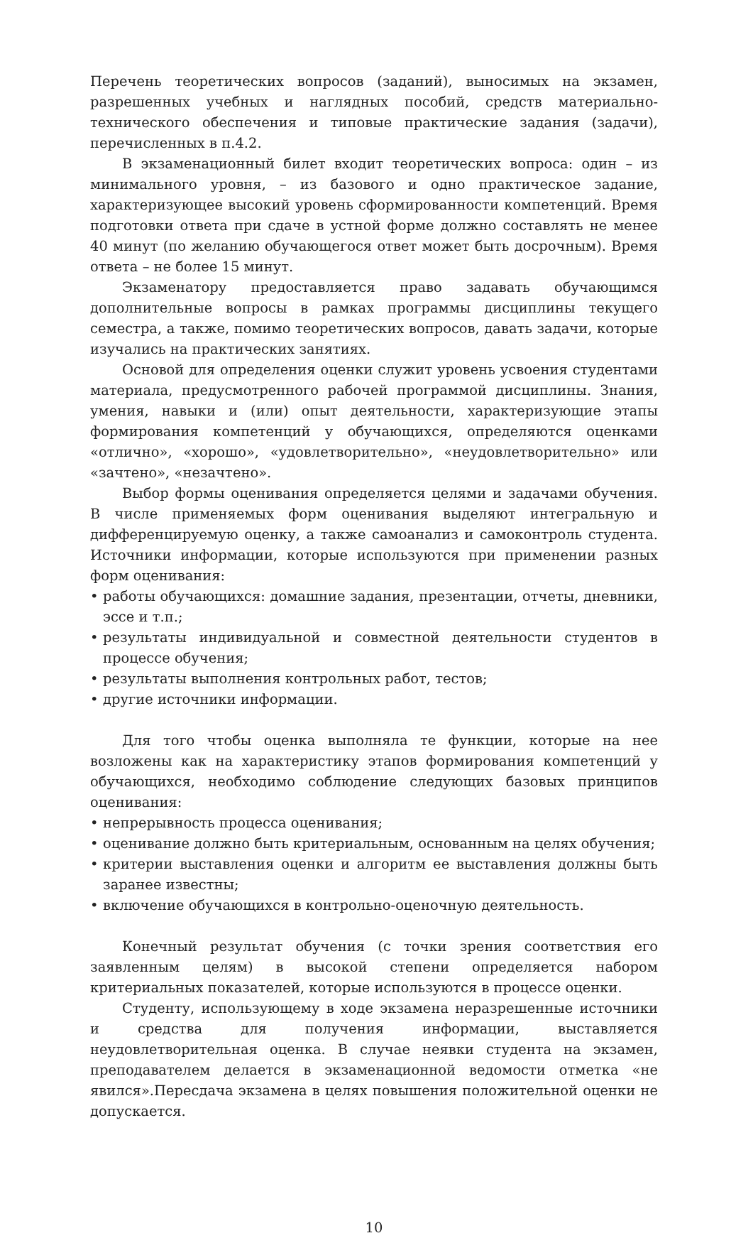Перечень теоретических вопросов (заданий), выносимых на экзамен, разрешенных учебных и наглядных пособий, средств материально-технического обеспечения и типовые практические задания (задачи), перечисленных в п.4.2.
В экзаменационный билет входит теоретических вопроса: один – из минимального уровня, – из базового и одно практическое задание, характеризующее высокий уровень сформированности компетенций. Время подготовки ответа при сдаче в устной форме должно составлять не менее 40 минут (по желанию обучающегося ответ может быть досрочным). Время ответа – не более 15 минут.
Экзаменатору предоставляется право задавать обучающимся дополнительные вопросы в рамках программы дисциплины текущего семестра, а также, помимо теоретических вопросов, давать задачи, которые изучались на практических занятиях.
Основой для определения оценки служит уровень усвоения студентами материала, предусмотренного рабочей программой дисциплины. Знания, умения, навыки и (или) опыт деятельности, характеризующие этапы формирования компетенций у обучающихся, определяются оценками «отлично», «хорошо», «удовлетворительно», «неудовлетворительно» или «зачтено», «незачтено».
Выбор формы оценивания определяется целями и задачами обучения. В числе применяемых форм оценивания выделяют интегральную и дифференцируемую оценку, а также самоанализ и самоконтроль студента. Источники информации, которые используются при применении разных форм оценивания:
• работы обучающихся: домашние задания, презентации, отчеты, дневники, эссе и т.п.;
• результаты индивидуальной и совместной деятельности студентов в процессе обучения;
• результаты выполнения контрольных работ, тестов;
• другие источники информации.
Для того чтобы оценка выполняла те функции, которые на нее возложены как на характеристику этапов формирования компетенций у обучающихся, необходимо соблюдение следующих базовых принципов оценивания:
• непрерывность процесса оценивания;
• оценивание должно быть критериальным, основанным на целях обучения;
• критерии выставления оценки и алгоритм ее выставления должны быть заранее известны;
• включение обучающихся в контрольно-оценочную деятельность.
Конечный результат обучения (с точки зрения соответствия его заявленным целям) в высокой степени определяется набором критериальных показателей, которые используются в процессе оценки.
Студенту, использующему в ходе экзамена неразрешенные источники и средства для получения информации, выставляется неудовлетворительная оценка. В случае неявки студента на экзамен, преподавателем делается в экзаменационной ведомости отметка «не явился».Пересдача экзамена в целях повышения положительной оценки не допускается.
10